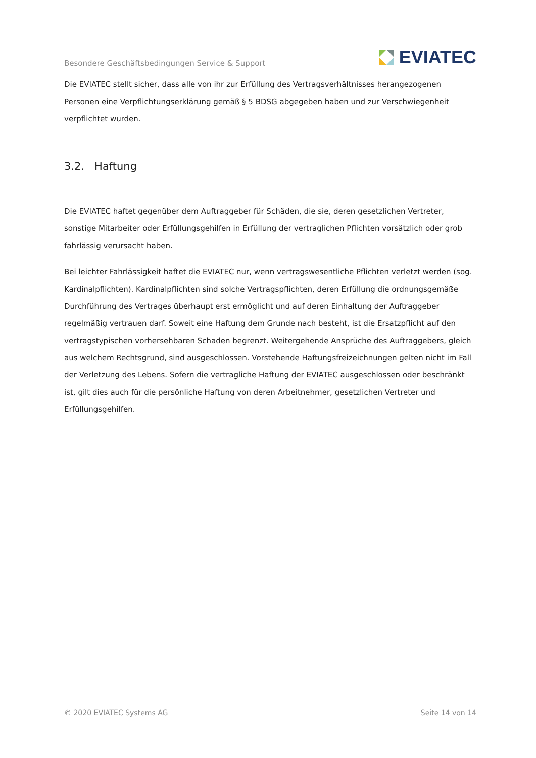Besondere Geschäftsbedingungen Service & Support EVIATEC
Die EVIATEC stellt sicher, dass alle von ihr zur Erfüllung des Vertragsverhältnisses herangezogenen Personen eine Verpflichtungserklärung gemäß § 5 BDSG abgegeben haben und zur Verschwiegenheit verpflichtet wurden.
3.2. Haftung
Die EVIATEC haftet gegenüber dem Auftraggeber für Schäden, die sie, deren gesetzlichen Vertreter, sonstige Mitarbeiter oder Erfüllungsgehilfen in Erfüllung der vertraglichen Pflichten vorsätzlich oder grob fahrlässig verursacht haben.
Bei leichter Fahrlässigkeit haftet die EVIATEC nur, wenn vertragswesentliche Pflichten verletzt werden (sog. Kardinalpflichten). Kardinalpflichten sind solche Vertragspflichten, deren Erfüllung die ordnungsgemäße Durchführung des Vertrages überhaupt erst ermöglicht und auf deren Einhaltung der Auftraggeber regelmäßig vertrauen darf. Soweit eine Haftung dem Grunde nach besteht, ist die Ersatzpflicht auf den vertragstypischen vorhersehbaren Schaden begrenzt. Weitergehende Ansprüche des Auftraggebers, gleich aus welchem Rechtsgrund, sind ausgeschlossen. Vorstehende Haftungsfreizeichnungen gelten nicht im Fall der Verletzung des Lebens. Sofern die vertragliche Haftung der EVIATEC ausgeschlossen oder beschränkt ist, gilt dies auch für die persönliche Haftung von deren Arbeitnehmer, gesetzlichen Vertreter und Erfüllungsgehilfen.
© 2020 EVIATEC Systems AG Seite 14 von 14